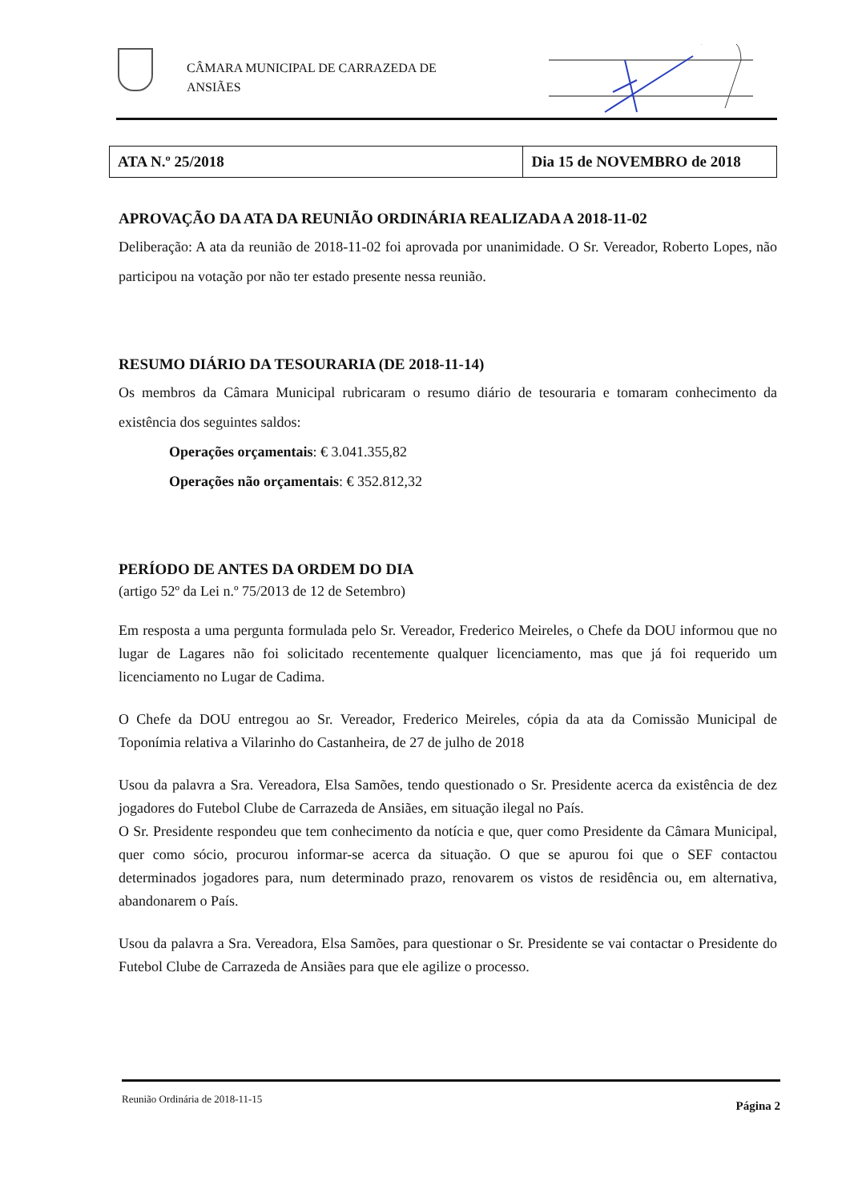CÂMARA MUNICIPAL DE CARRAZEDA DE
ANSIÃES
| ATA N.º 25/2018 | Dia 15 de NOVEMBRO de 2018 |
APROVAÇÃO DA ATA DA REUNIÃO ORDINÁRIA REALIZADA A 2018-11-02
Deliberação: A ata da reunião de 2018-11-02 foi aprovada por unanimidade. O Sr. Vereador, Roberto Lopes, não participou na votação por não ter estado presente nessa reunião.
RESUMO DIÁRIO DA TESOURARIA (DE 2018-11-14)
Os membros da Câmara Municipal rubricaram o resumo diário de tesouraria e tomaram conhecimento da existência dos seguintes saldos:
Operações orçamentais: € 3.041.355,82
Operações não orçamentais: € 352.812,32
PERÍODO DE ANTES DA ORDEM DO DIA
(artigo 52º da Lei n.º 75/2013 de 12 de Setembro)
Em resposta a uma pergunta formulada pelo Sr. Vereador, Frederico Meireles, o Chefe da DOU informou que no lugar de Lagares não foi solicitado recentemente qualquer licenciamento, mas que já foi requerido um licenciamento no Lugar de Cadima.
O Chefe da DOU entregou ao Sr. Vereador, Frederico Meireles, cópia da ata da Comissão Municipal de Toponímia relativa a Vilarinho do Castanheira, de 27 de julho de 2018
Usou da palavra a Sra. Vereadora, Elsa Samões, tendo questionado o Sr. Presidente acerca da existência de dez jogadores do Futebol Clube de Carrazeda de Ansiães, em situação ilegal no País.
O Sr. Presidente respondeu que tem conhecimento da notícia e que, quer como Presidente da Câmara Municipal, quer como sócio, procurou informar-se acerca da situação. O que se apurou foi que o SEF contactou determinados jogadores para, num determinado prazo, renovarem os vistos de residência ou, em alternativa, abandonarem o País.
Usou da palavra a Sra. Vereadora, Elsa Samões, para questionar o Sr. Presidente se vai contactar o Presidente do Futebol Clube de Carrazeda de Ansiães para que ele agilize o processo.
Reunião Ordinária de 2018-11-15 Página 2